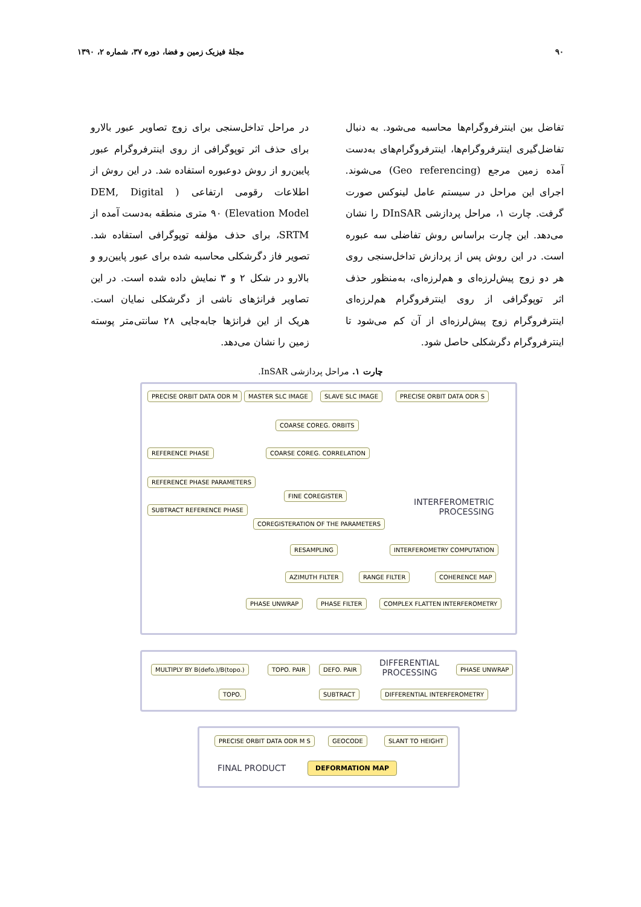۹۰ مجلهٔ فیزیک زمین و فضا، دوره ۳۷، شماره ۲، ۱۳۹۰
تفاضل بین اینترفروگرام‌ها محاسبه می‌شود. به دنبال تفاضل‌گیری اینترفروگرام‌ها، اینترفروگرام‌های به‌دست آمده زمین مرجع (Geo referencing) می‌شوند. اجرای این مراحل در سیستم عامل لینوکس صورت گرفت. چارت ۱، مراحل پردازشی DInSAR را نشان می‌دهد. این چارت براساس روش تفاضلی سه عبوره است. در این روش پس از پردازش تداخل‌سنجی روی هر دو زوج پیش‌لرزه‌ای و هم‌لرزه‌ای، به‌منظور حذف اثر توپوگرافی از روی اینترفروگرام هم‌لرزه‌ای اینترفروگرام زوج پیش‌لرزه‌ای از آن کم می‌شود تا اینترفروگرام دگرشکلی حاصل شود.
در مراحل تداخل‌سنجی برای زوج تصاویر عبور بالارو برای حذف اثر توپوگرافی از روی اینترفروگرام عبور پایین‌رو از روش دوعبوره استفاده شد. در این روش از اطلاعات رقومی ارتفاعی ( DEM, Digital Elevation Model) ۹۰ متری منطقه به‌دست آمده از SRTM، برای حذف مؤلفه توپوگرافی استفاده شد. تصویر فاز دگرشکلی محاسبه شده برای عبور پایین‌رو و بالارو در شکل ۲ و ۳ نمایش داده شده است. در این تصاویر فرانژهای ناشی از دگرشکلی نمایان است. هریک از این فرانژها جابه‌جایی ۲۸ سانتی‌متر پوسته زمین را نشان می‌دهد.
چارت ۱. مراحل پردازشی InSAR.
PRECISE ORBIT DATA ODR M MASTER SLC IMAGE SLAVE SLC IMAGE PRECISE ORBIT DATA ODR S
COARSE COREG. ORBITS
REFERENCE PHASE COARSE COREG. CORRELATION
REFERENCE PHASE PARAMETERS
FINE COREGISTER
SUBTRACT REFERENCE PHASE
INTERFEROMETRIC
PROCESSING
COREGISTERATION OF THE PARAMETERS
RESAMPLING INTERFEROMETRY COMPUTATION
AZIMUTH FILTER RANGE FILTER COHERENCE MAP
PHASE UNWRAP PHASE FILTER COMPLEX FLATTEN INTERFEROMETRY
MULTIPLY BY B(defo.)/B(topo.) TOPO. PAIR DEFO. PAIR
DIFFERENTIAL
PROCESSING
PHASE UNWRAP
TOPO. SUBTRACT DIFFERENTIAL INTERFEROMETRY
PRECISE ORBIT DATA ODR M S GEOCODE SLANT TO HEIGHT
FINAL PRODUCT DEFORMATION MAP